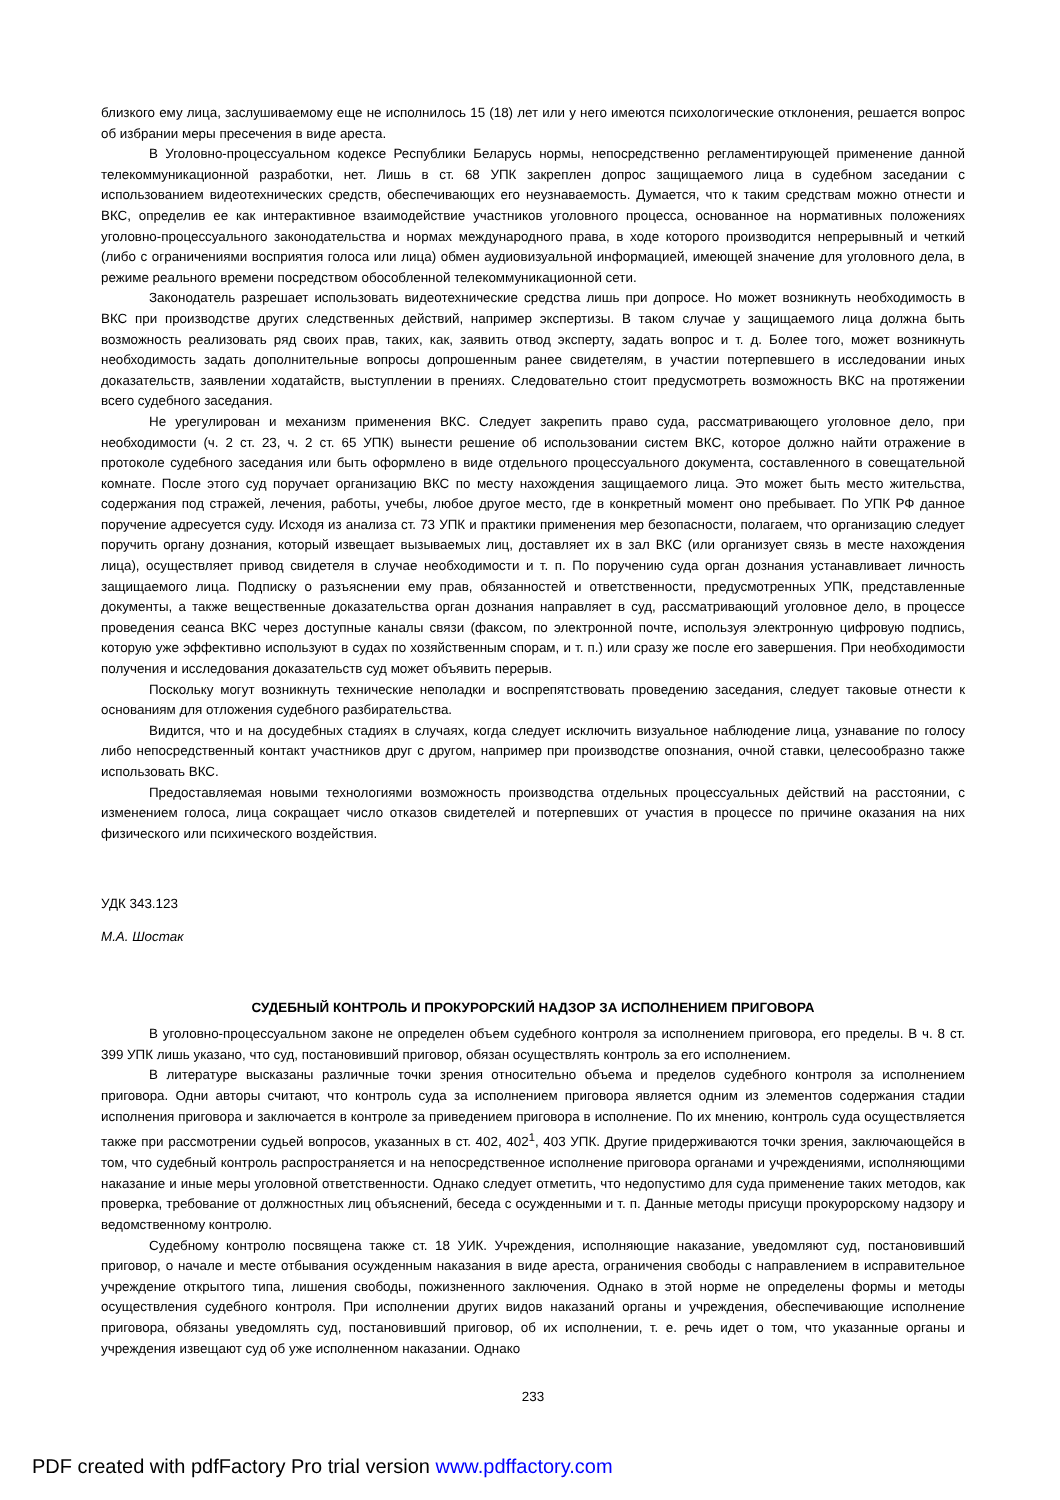близкого ему лица, заслушиваемому еще не исполнилось 15 (18) лет или у него имеются психологические отклонения, решается вопрос об избрании меры пресечения в виде ареста.
В Уголовно-процессуальном кодексе Республики Беларусь нормы, непосредственно регламентирующей применение данной телекоммуникационной разработки, нет. Лишь в ст. 68 УПК закреплен допрос защищаемого лица в судебном заседании с использованием видеотехнических средств, обеспечивающих его неузнаваемость. Думается, что к таким средствам можно отнести и ВКС, определив ее как интерактивное взаимодействие участников уголовного процесса, основанное на нормативных положениях уголовно-процессуального законодательства и нормах международного права, в ходе которого производится непрерывный и четкий (либо с ограничениями восприятия голоса или лица) обмен аудиовизуальной информацией, имеющей значение для уголовного дела, в режиме реального времени посредством обособленной телекоммуникационной сети.
Законодатель разрешает использовать видеотехнические средства лишь при допросе. Но может возникнуть необходимость в ВКС при производстве других следственных действий, например экспертизы. В таком случае у защищаемого лица должна быть возможность реализовать ряд своих прав, таких, как, заявить отвод эксперту, задать вопрос и т. д. Более того, может возникнуть необходимость задать дополнительные вопросы допрошенным ранее свидетелям, в участии потерпевшего в исследовании иных доказательств, заявлении ходатайств, выступлении в прениях. Следовательно стоит предусмотреть возможность ВКС на протяжении всего судебного заседания.
Не урегулирован и механизм применения ВКС. Следует закрепить право суда, рассматривающего уголовное дело, при необходимости (ч. 2 ст. 23, ч. 2 ст. 65 УПК) вынести решение об использовании систем ВКС, которое должно найти отражение в протоколе судебного заседания или быть оформлено в виде отдельного процессуального документа, составленного в совещательной комнате. После этого суд поручает организацию ВКС по месту нахождения защищаемого лица. Это может быть место жительства, содержания под стражей, лечения, работы, учебы, любое другое место, где в конкретный момент оно пребывает. По УПК РФ данное поручение адресуется суду. Исходя из анализа ст. 73 УПК и практики применения мер безопасности, полагаем, что организацию следует поручить органу дознания, который извещает вызываемых лиц, доставляет их в зал ВКС (или организует связь в месте нахождения лица), осуществляет привод свидетеля в случае необходимости и т. п. По поручению суда орган дознания устанавливает личность защищаемого лица. Подписку о разъяснении ему прав, обязанностей и ответственности, предусмотренных УПК, представленные документы, а также вещественные доказательства орган дознания направляет в суд, рассматривающий уголовное дело, в процессе проведения сеанса ВКС через доступные каналы связи (факсом, по электронной почте, используя электронную цифровую подпись, которую уже эффективно используют в судах по хозяйственным спорам, и т. п.) или сразу же после его завершения. При необходимости получения и исследования доказательств суд может объявить перерыв.
Поскольку могут возникнуть технические неполадки и воспрепятствовать проведению заседания, следует таковые отнести к основаниям для отложения судебного разбирательства.
Видится, что и на досудебных стадиях в случаях, когда следует исключить визуальное наблюдение лица, узнавание по голосу либо непосредственный контакт участников друг с другом, например при производстве опознания, очной ставки, целесообразно также использовать ВКС.
Предоставляемая новыми технологиями возможность производства отдельных процессуальных действий на расстоянии, с изменением голоса, лица сокращает число отказов свидетелей и потерпевших от участия в процессе по причине оказания на них физического или психического воздействия.
УДК 343.123
М.А. Шостак
СУДЕБНЫЙ КОНТРОЛЬ И ПРОКУРОРСКИЙ НАДЗОР ЗА ИСПОЛНЕНИЕМ ПРИГОВОРА
В уголовно-процессуальном законе не определен объем судебного контроля за исполнением приговора, его пределы. В ч. 8 ст. 399 УПК лишь указано, что суд, постановивший приговор, обязан осуществлять контроль за его исполнением.
В литературе высказаны различные точки зрения относительно объема и пределов судебного контроля за исполнением приговора. Одни авторы считают, что контроль суда за исполнением приговора является одним из элементов содержания стадии исполнения приговора и заключается в контроле за приведением приговора в исполнение. По их мнению, контроль суда осуществляется также при рассмотрении судьей вопросов, указанных в ст. 402, 402<sup>1</sup>, 403 УПК. Другие придерживаются точки зрения, заключающейся в том, что судебный контроль распространяется и на непосредственное исполнение приговора органами и учреждениями, исполняющими наказание и иные меры уголовной ответственности. Однако следует отметить, что недопустимо для суда применение таких методов, как проверка, требование от должностных лиц объяснений, беседа с осужденными и т. п. Данные методы присущи прокурорскому надзору и ведомственному контролю.
Судебному контролю посвящена также ст. 18 УИК. Учреждения, исполняющие наказание, уведомляют суд, постановивший приговор, о начале и месте отбывания осужденным наказания в виде ареста, ограничения свободы с направлением в исправительное учреждение открытого типа, лишения свободы, пожизненного заключения. Однако в этой норме не определены формы и методы осуществления судебного контроля. При исполнении других видов наказаний органы и учреждения, обеспечивающие исполнение приговора, обязаны уведомлять суд, постановивший приговор, об их исполнении, т. е. речь идет о том, что указанные органы и учреждения извещают суд об уже исполненном наказании. Однако
233
PDF created with pdfFactory Pro trial version www.pdffactory.com